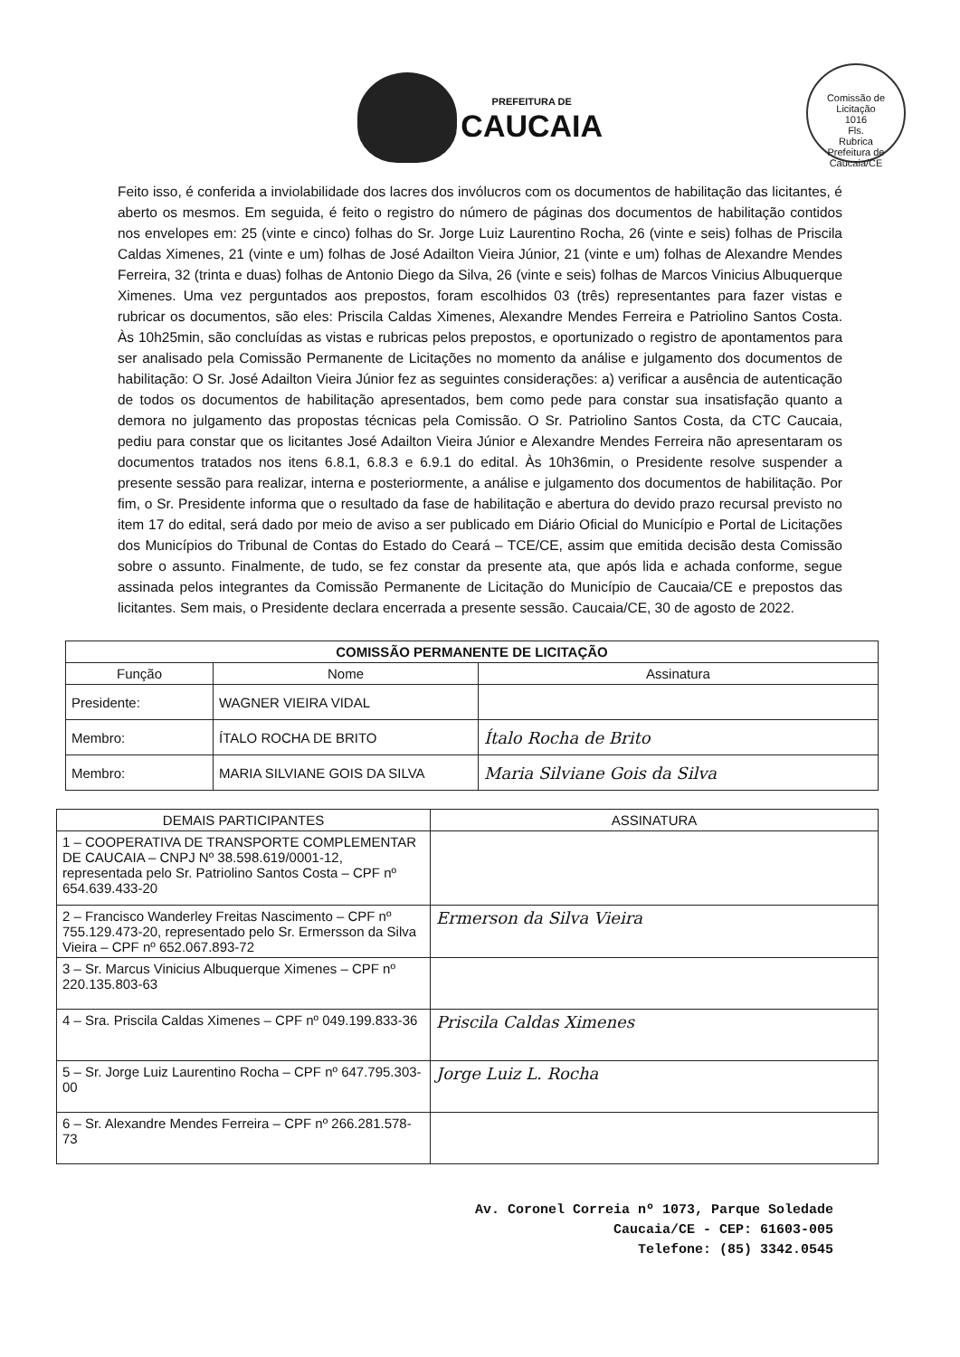PREFEITURA DE
CAUCAIA
Comissão de Licitação
1016
Fls.
Rubrica
Prefeitura de Caucaia/CE
Feito isso, é conferida a inviolabilidade dos lacres dos invólucros com os documentos de habilitação das licitantes, é aberto os mesmos. Em seguida, é feito o registro do número de páginas dos documentos de habilitação contidos nos envelopes em: 25 (vinte e cinco) folhas do Sr. Jorge Luiz Laurentino Rocha, 26 (vinte e seis) folhas de Priscila Caldas Ximenes, 21 (vinte e um) folhas de José Adailton Vieira Júnior, 21 (vinte e um) folhas de Alexandre Mendes Ferreira, 32 (trinta e duas) folhas de Antonio Diego da Silva, 26 (vinte e seis) folhas de Marcos Vinicius Albuquerque Ximenes. Uma vez perguntados aos prepostos, foram escolhidos 03 (três) representantes para fazer vistas e rubricar os documentos, são eles: Priscila Caldas Ximenes, Alexandre Mendes Ferreira e Patriolino Santos Costa. Às 10h25min, são concluídas as vistas e rubricas pelos prepostos, e oportunizado o registro de apontamentos para ser analisado pela Comissão Permanente de Licitações no momento da análise e julgamento dos documentos de habilitação: O Sr. José Adailton Vieira Júnior fez as seguintes considerações: a) verificar a ausência de autenticação de todos os documentos de habilitação apresentados, bem como pede para constar sua insatisfação quanto a demora no julgamento das propostas técnicas pela Comissão. O Sr. Patriolino Santos Costa, da CTC Caucaia, pediu para constar que os licitantes José Adailton Vieira Júnior e Alexandre Mendes Ferreira não apresentaram os documentos tratados nos itens 6.8.1, 6.8.3 e 6.9.1 do edital. Às 10h36min, o Presidente resolve suspender a presente sessão para realizar, interna e posteriormente, a análise e julgamento dos documentos de habilitação. Por fim, o Sr. Presidente informa que o resultado da fase de habilitação e abertura do devido prazo recursal previsto no item 17 do edital, será dado por meio de aviso a ser publicado em Diário Oficial do Município e Portal de Licitações dos Municípios do Tribunal de Contas do Estado do Ceará – TCE/CE, assim que emitida decisão desta Comissão sobre o assunto. Finalmente, de tudo, se fez constar da presente ata, que após lida e achada conforme, segue assinada pelos integrantes da Comissão Permanente de Licitação do Município de Caucaia/CE e prepostos das licitantes. Sem mais, o Presidente declara encerrada a presente sessão. Caucaia/CE, 30 de agosto de 2022.
| COMISSÃO PERMANENTE DE LICITAÇÃO | | |
| --- | --- | --- |
| Função | Nome | Assinatura |
| Presidente: | WAGNER VIEIRA VIDAL | |
| Membro: | ÍTALO ROCHA DE BRITO | Ítalo Rocha de Brito |
| Membro: | MARIA SILVIANE GOIS DA SILVA | Maria Silviane Gois da Silva |
| DEMAIS PARTICIPANTES | ASSINATURA |
| 1 – COOPERATIVA DE TRANSPORTE COMPLEMENTAR DE CAUCAIA – CNPJ Nº 38.598.619/0001-12, representada pelo Sr. Patriolino Santos Costa – CPF nº 654.639.433-20 | |
| 2 – Francisco Wanderley Freitas Nascimento – CPF nº 755.129.473-20, representado pelo Sr. Ermersson da Silva Vieira – CPF nº 652.067.893-72 | Ermerson da Silva Vieira |
| 3 – Sr. Marcus Vinicius Albuquerque Ximenes – CPF nº 220.135.803-63 | |
| 4 – Sra. Priscila Caldas Ximenes – CPF nº 049.199.833-36 | Priscila Caldas Ximenes |
| 5 – Sr. Jorge Luiz Laurentino Rocha – CPF nº 647.795.303-00 | Jorge Luiz L. Rocha |
| 6 – Sr. Alexandre Mendes Ferreira – CPF nº 266.281.578-73 | |
Av. Coronel Correia nº 1073, Parque Soledade
Caucaia/CE - CEP: 61603-005
Telefone: (85) 3342.0545